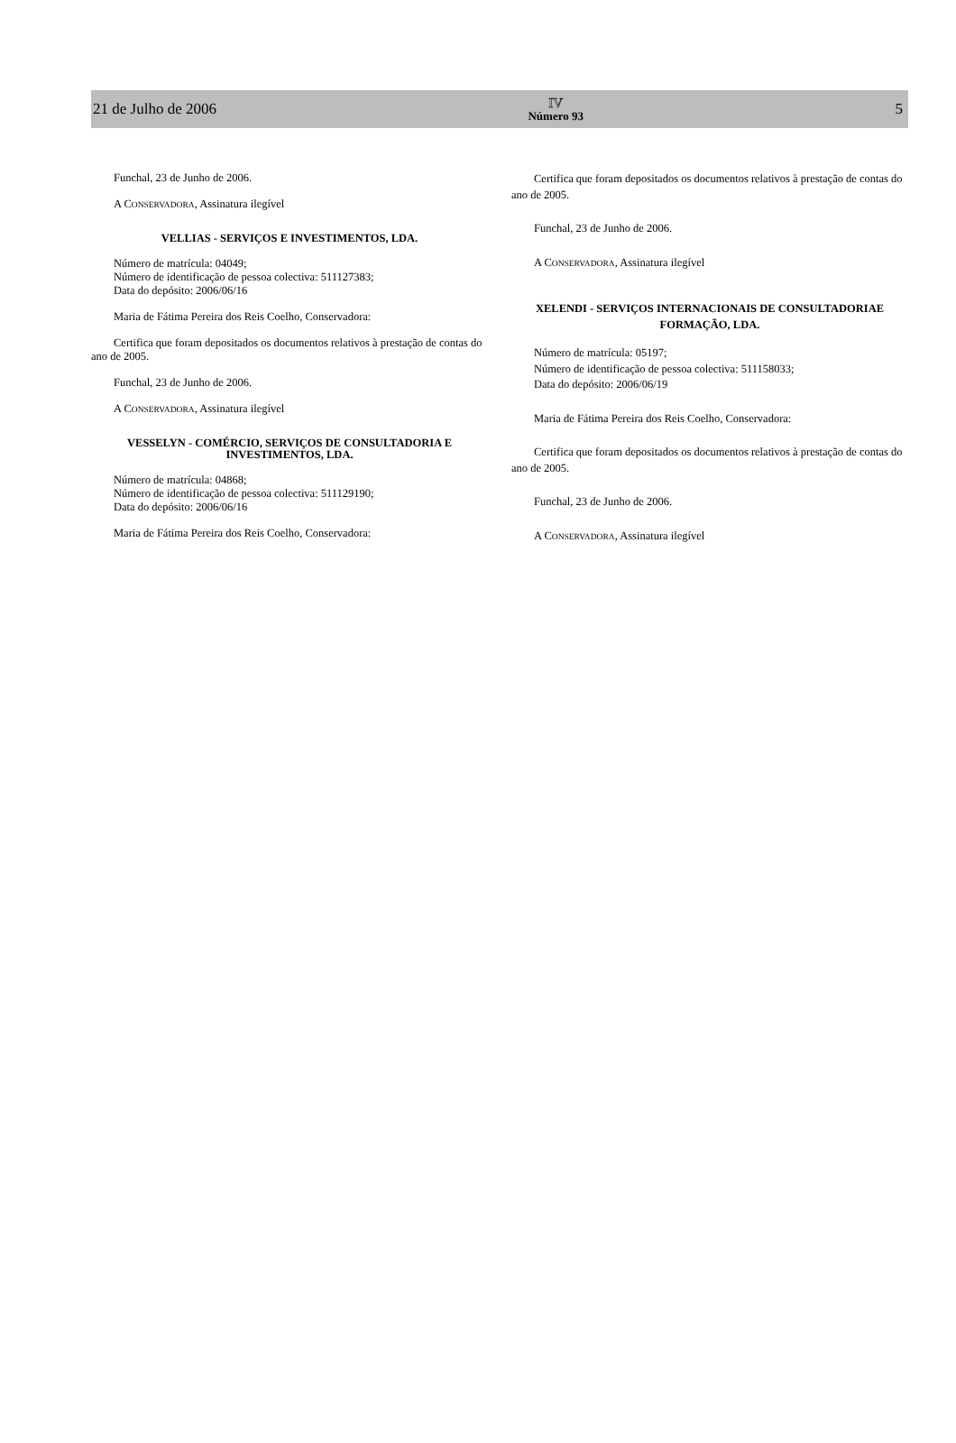21 de Julho de 2006
IV
Número 93
5
Funchal, 23 de Junho de 2006.
A CONSERVADORA, Assinatura ilegível
VELLIAS - SERVIÇOS E INVESTIMENTOS, LDA.
Número de matrícula: 04049;
Número de identificação de pessoa colectiva: 511127383;
Data do depósito: 2006/06/16
Maria de Fátima Pereira dos Reis Coelho, Conservadora:
Certifica que foram depositados os documentos relativos à prestação de contas do ano de 2005.
Funchal, 23 de Junho de 2006.
A CONSERVADORA, Assinatura ilegível
VESSELYN - COMÉRCIO, SERVIÇOS DE CONSULTADORIA E INVESTIMENTOS, LDA.
Número de matrícula: 04868;
Número de identificação de pessoa colectiva: 511129190;
Data do depósito: 2006/06/16
Maria de Fátima Pereira dos Reis Coelho, Conservadora:
Certifica que foram depositados os documentos relativos à prestação de contas do ano de 2005.
Funchal, 23 de Junho de 2006.
A CONSERVADORA, Assinatura ilegível
XELENDI - SERVIÇOS INTERNACIONAIS DE CONSULTADORIAE FORMAÇÃO, LDA.
Número de matrícula: 05197;
Número de identificação de pessoa colectiva: 511158033;
Data do depósito: 2006/06/19
Maria de Fátima Pereira dos Reis Coelho, Conservadora:
Certifica que foram depositados os documentos relativos à prestação de contas do ano de 2005.
Funchal, 23 de Junho de 2006.
A CONSERVADORA, Assinatura ilegível